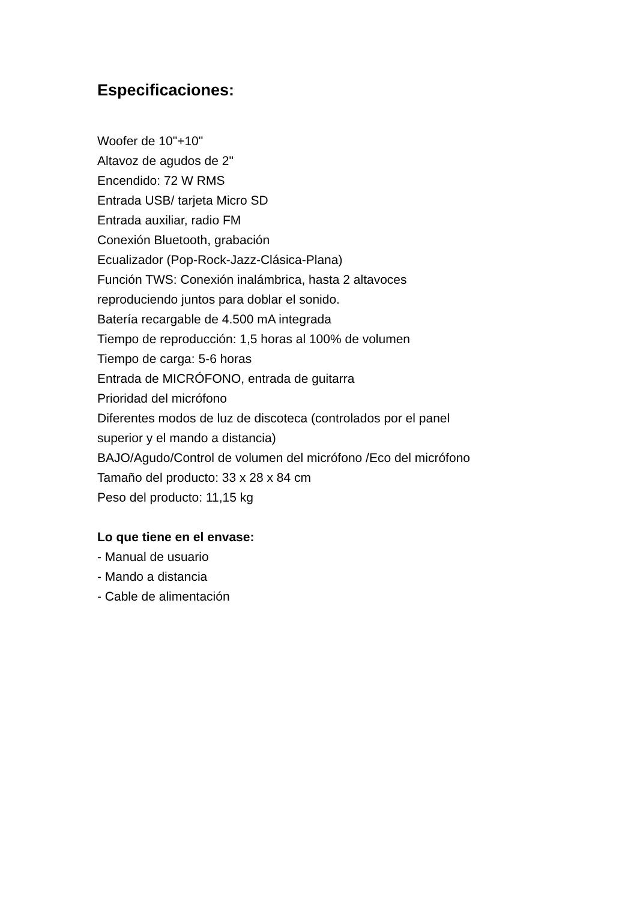Especificaciones:
Woofer de 10"+10"
Altavoz de agudos de 2"
Encendido: 72 W RMS
Entrada USB/ tarjeta Micro SD
Entrada auxiliar, radio FM
Conexión Bluetooth, grabación
Ecualizador (Pop-Rock-Jazz-Clásica-Plana)
Función TWS: Conexión inalámbrica, hasta 2 altavoces
reproduciendo juntos para doblar el sonido.
Batería recargable de 4.500 mA integrada
Tiempo de reproducción: 1,5 horas al 100% de volumen
Tiempo de carga: 5-6 horas
Entrada de MICRÓFONO, entrada de guitarra
Prioridad del micrófono
Diferentes modos de luz de discoteca (controlados por el panel
superior y el mando a distancia)
BAJO/Agudo/Control de volumen del micrófono /Eco del micrófono
Tamaño del producto: 33 x 28 x 84 cm
Peso del producto: 11,15 kg
Lo que tiene en el envase:
- Manual de usuario
- Mando a distancia
- Cable de alimentación